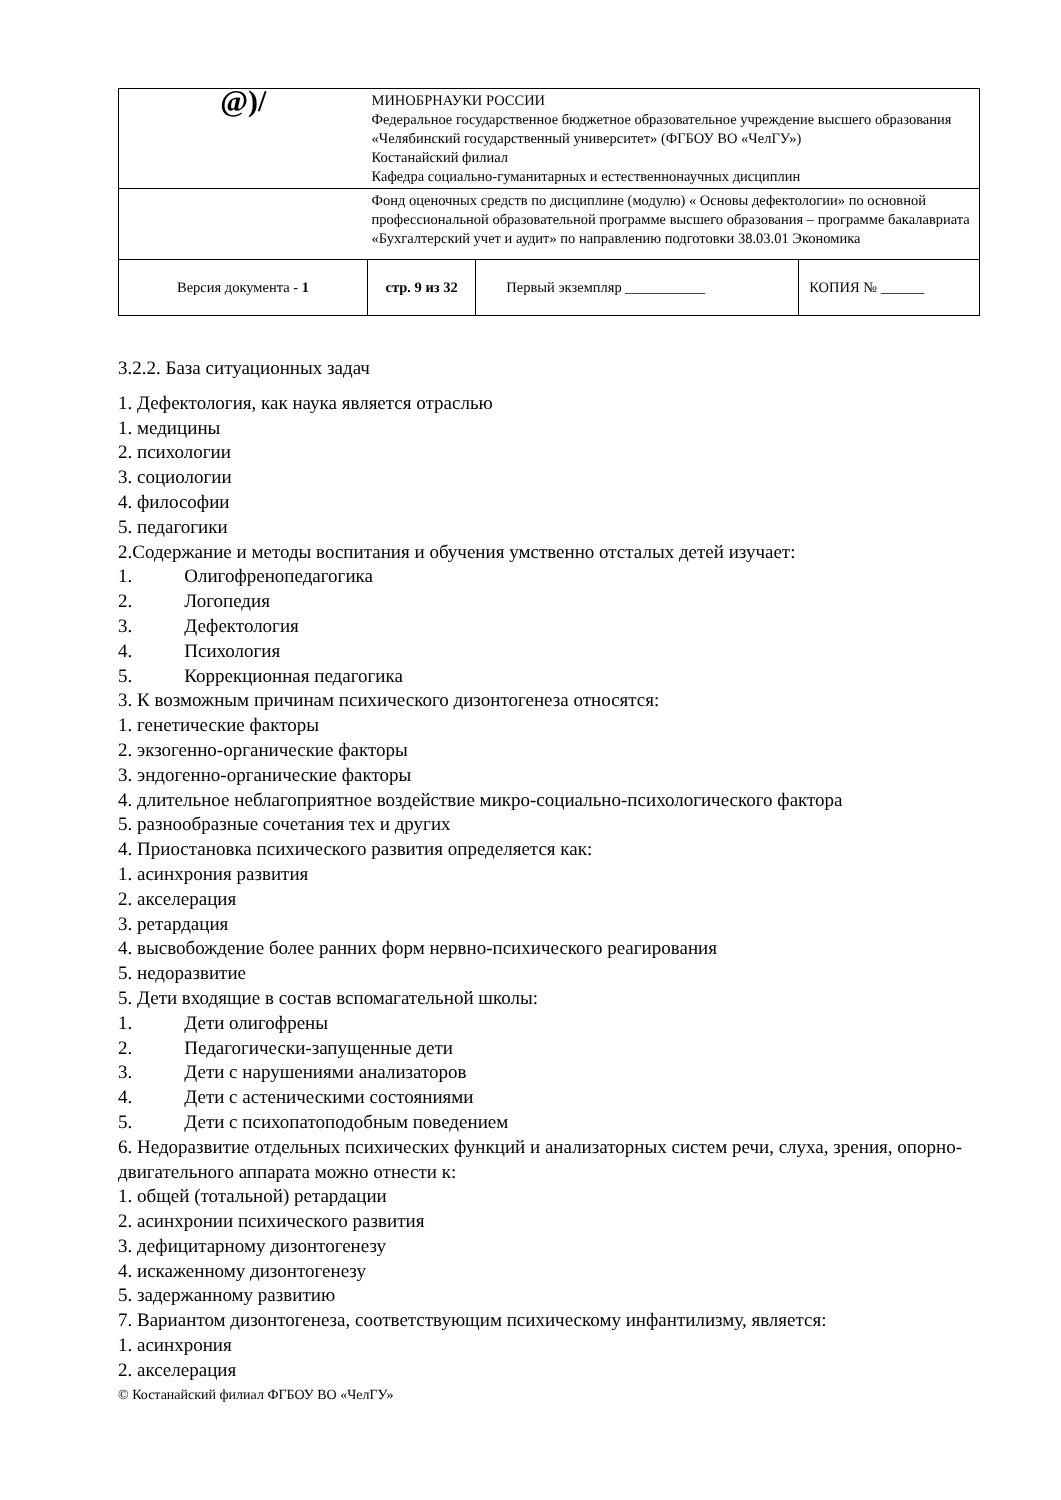| @)/ | МИНОБРНАУКИ РОССИИ Федеральное государственное бюджетное образовательное учреждение высшего образования «Челябинский государственный университет» (ФГБОУ ВО «ЧелГУ») Костанайский филиал Кафедра социально-гуманитарных и естественнонаучных дисциплин | | |
| | Фонд оценочных средств по дисциплине (модулю) « Основы дефектологии» по основной профессиональной образовательной программе высшего образования – программе бакалавриата «Бухгалтерский учет и аудит» по направлению подготовки 38.03.01 Экономика | | |
| Версия документа - 1 | стр. 9 из 32 | Первый экземпляр ___________ | КОПИЯ № ______ |
3.2.2. База ситуационных задач
1. Дефектология, как наука является отраслью
1. медицины
2. психологии
3. социологии
4. философии
5. педагогики
2.Содержание и методы воспитания и обучения умственно отсталых детей изучает:
1. Олигофренопедагогика
2. Логопедия
3. Дефектология
4. Психология
5. Коррекционная педагогика
3. К возможным причинам психического дизонтогенеза относятся:
1. генетические факторы
2. экзогенно-органические факторы
3. эндогенно-органические факторы
4. длительное неблагоприятное воздействие микро-социально-психологического фактора
5. разнообразные сочетания тех и других
4. Приостановка психического развития определяется как:
1. асинхрония развития
2. акселерация
3. ретардация
4. высвобождение более ранних форм нервно-психического реагирования
5. недоразвитие
5. Дети входящие в состав вспомагательной школы:
1. Дети олигофрены
2. Педагогически-запущенные дети
3. Дети с нарушениями анализаторов
4. Дети с астеническими состояниями
5. Дети с психопатоподобным поведением
6. Недоразвитие отдельных психических функций и анализаторных систем речи, слуха, зрения, опорно-двигательного аппарата можно отнести к:
1. общей (тотальной) ретардации
2. асинхронии психического развития
3. дефицитарному дизонтогенезу
4. искаженному дизонтогенезу
5. задержанному развитию
7. Вариантом дизонтогенеза, соответствующим психическому инфантилизму, является:
1. асинхрония
2. акселерация
© Костанайский филиал ФГБОУ ВО «ЧелГУ»